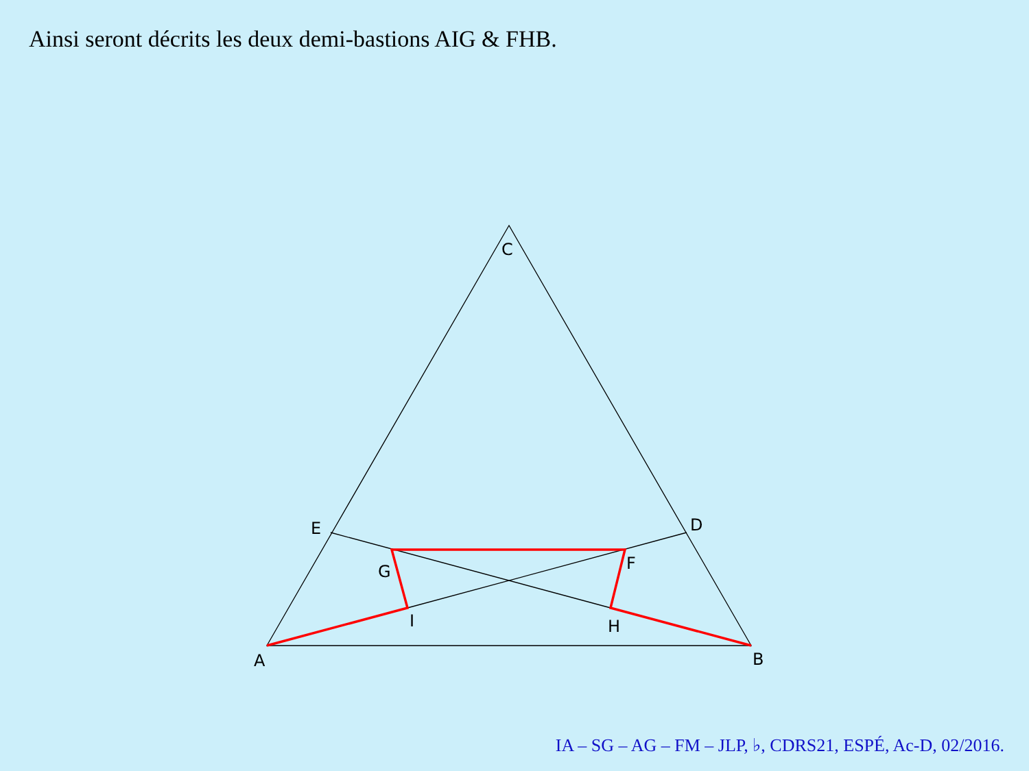Ainsi seront décrits les deux demi-bastions AIG & FHB.
C
E
D
G
F
I
H
A
B
IA – SG – AG – FM – JLP, ♭, CDRS21, ESPÉ, Ac-D, 02/2016.